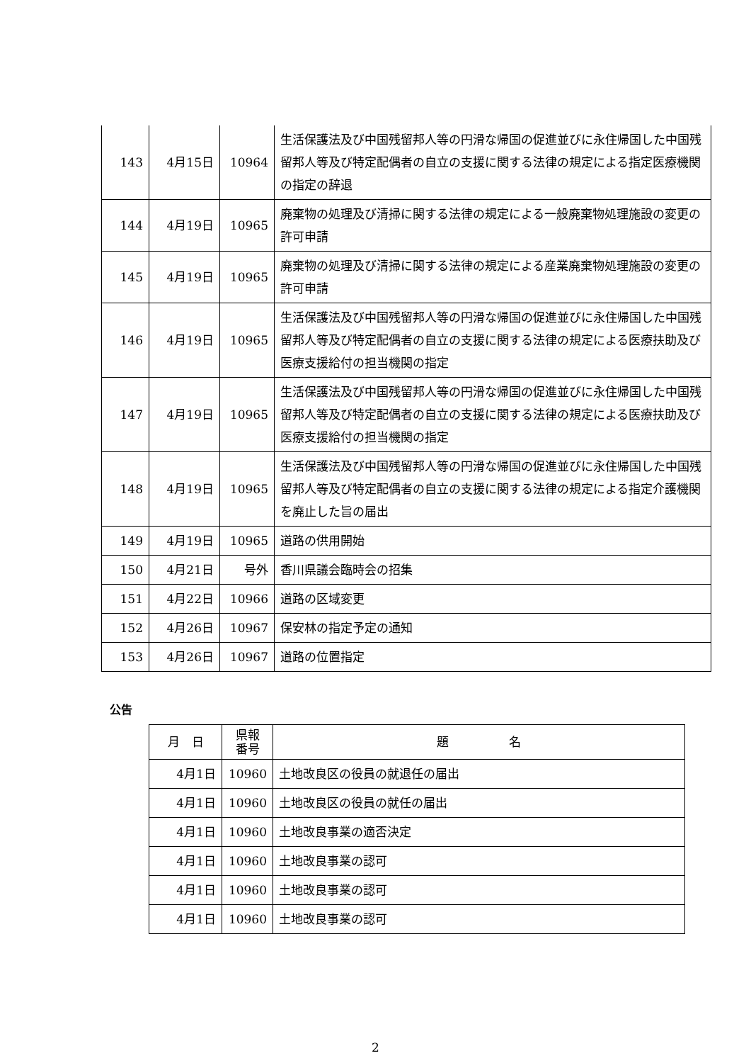| 143 | 4月15日 | 10964 | 生活保護法及び中国残留邦人等の円滑な帰国の促進並びに永住帰国した中国残留邦人等及び特定配偶者の自立の支援に関する法律の規定による指定医療機関の指定の辞退 |
| 144 | 4月19日 | 10965 | 廃棄物の処理及び清掃に関する法律の規定による一般廃棄物処理施設の変更の許可申請 |
| 145 | 4月19日 | 10965 | 廃棄物の処理及び清掃に関する法律の規定による産業廃棄物処理施設の変更の許可申請 |
| 146 | 4月19日 | 10965 | 生活保護法及び中国残留邦人等の円滑な帰国の促進並びに永住帰国した中国残留邦人等及び特定配偶者の自立の支援に関する法律の規定による医療扶助及び医療支援給付の担当機関の指定 |
| 147 | 4月19日 | 10965 | 生活保護法及び中国残留邦人等の円滑な帰国の促進並びに永住帰国した中国残留邦人等及び特定配偶者の自立の支援に関する法律の規定による医療扶助及び医療支援給付の担当機関の指定 |
| 148 | 4月19日 | 10965 | 生活保護法及び中国残留邦人等の円滑な帰国の促進並びに永住帰国した中国残留邦人等及び特定配偶者の自立の支援に関する法律の規定による指定介護機関を廃止した旨の届出 |
| 149 | 4月19日 | 10965 | 道路の供用開始 |
| 150 | 4月21日 | 号外 | 香川県議会臨時会の招集 |
| 151 | 4月22日 | 10966 | 道路の区域変更 |
| 152 | 4月26日 | 10967 | 保安林の指定予定の通知 |
| 153 | 4月26日 | 10967 | 道路の位置指定 |
公告
| 月 日 | 県報 番号 | 題 名 |
| --- | --- | --- |
| 4月1日 | 10960 | 土地改良区の役員の就退任の届出 |
| 4月1日 | 10960 | 土地改良区の役員の就任の届出 |
| 4月1日 | 10960 | 土地改良事業の適否決定 |
| 4月1日 | 10960 | 土地改良事業の認可 |
| 4月1日 | 10960 | 土地改良事業の認可 |
| 4月1日 | 10960 | 土地改良事業の認可 |
2